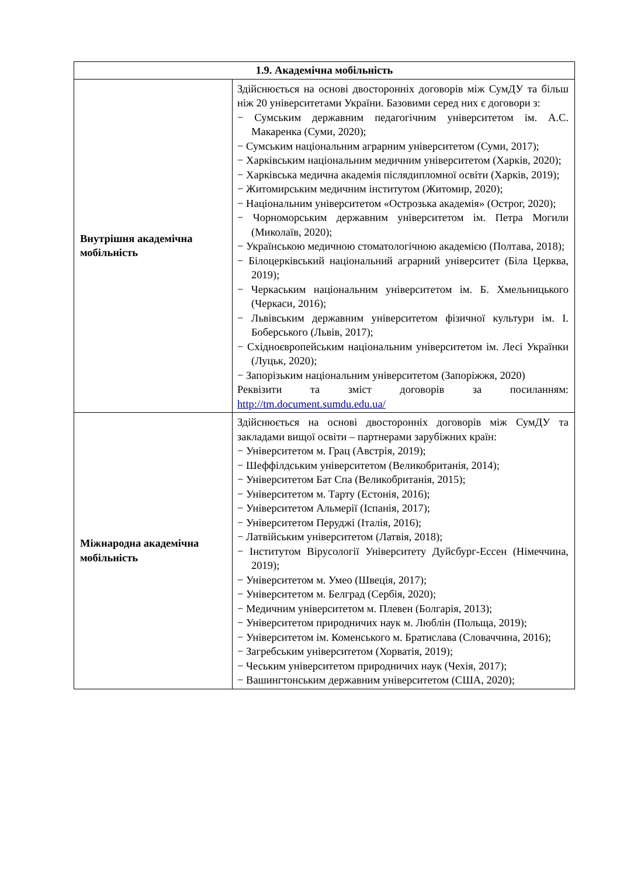| 1.9. Академічна мобільність | |
| --- | --- |
| Внутрішня академічна мобільність | Здійснюється на основі двосторонніх договорів між СумДУ та більш ніж 20 університетами України. Базовими серед них є договори з: − Сумським державним педагогічним університетом ім. А.С. Макаренка (Суми, 2020); − Сумським національним аграрним університетом (Суми, 2017); − Харківським національним медичним університетом (Харків, 2020); − Харківська медична академія післядипломної освіти (Харків, 2019); − Житомирським медичним інститутом (Житомир, 2020); − Національним університетом «Острозька академія» (Острог, 2020); − Чорноморським державним університетом ім. Петра Могили (Миколаїв, 2020); − Українською медичною стоматологічною академією (Полтава, 2018); − Білоцерківський національний аграрний університет (Біла Церква, 2019); − Черкаським національним університетом ім. Б. Хмельницького (Черкаси, 2016); − Львівським державним університетом фізичної культури ім. І. Боберського (Львів, 2017); − Східноєвропейським національним університетом ім. Лесі Українки (Луцьк, 2020); − Запорізьким національним університетом (Запоріжжя, 2020) Реквізити та зміст договорів за посиланням: http://tm.document.sumdu.edu.ua/ |
| Міжнародна академічна мобільність | Здійснюється на основі двосторонніх договорів між СумДУ та закладами вищої освіти – партнерами зарубіжних країн: − Університетом м. Грац (Австрія, 2019); − Шеффілдським університетом (Великобританія, 2014); − Університетом Бат Спа (Великобританія, 2015); − Університетом м. Тарту (Естонія, 2016); − Університетом Альмерії (Іспанія, 2017); − Університетом Перуджі (Італія, 2016); − Латвійським університетом (Латвія, 2018); − Інститутом Вірусології Університету Дуйсбург-Ессен (Німеччина, 2019); − Університетом м. Умео (Швеція, 2017); − Університетом м. Белград (Сербія, 2020); − Медичним університетом м. Плевен (Болгарія, 2013); − Університетом природничих наук м. Люблін (Польща, 2019); − Університетом ім. Коменського м. Братислава (Словаччина, 2016); − Загребським університетом (Хорватія, 2019); − Чеським університетом природничих наук (Чехія, 2017); − Вашингтонським державним університетом (США, 2020); |